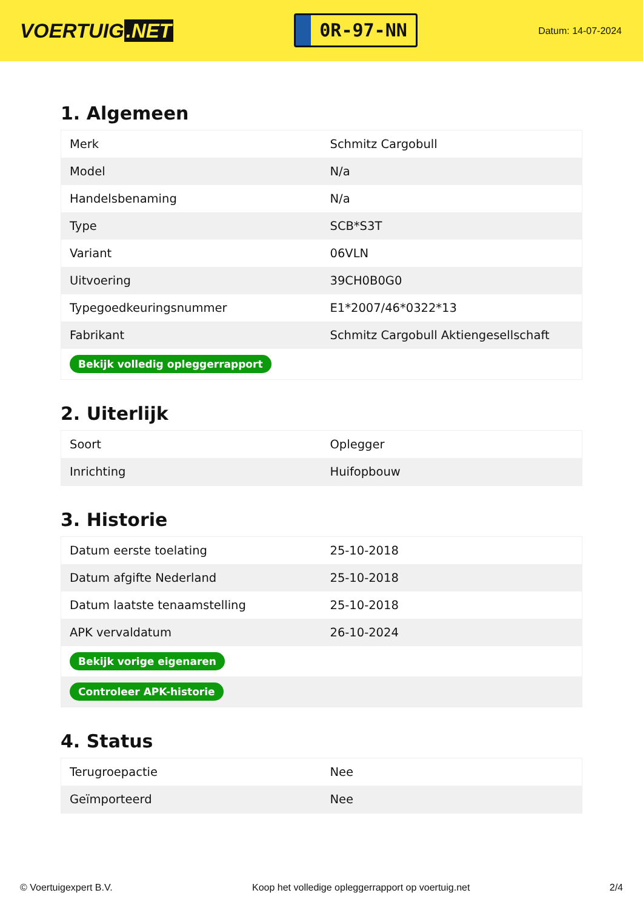VOERTUIG.NET
0R-97-NN
Datum: 14-07-2024
1. Algemeen
| Merk | Schmitz Cargobull |
| Model | N/a |
| Handelsbenaming | N/a |
| Type | SCB*S3T |
| Variant | 06VLN |
| Uitvoering | 39CH0B0G0 |
| Typegoedkeuringsnummer | E1*2007/46*0322*13 |
| Fabrikant | Schmitz Cargobull Aktiengesellschaft |
| Bekijk volledig opleggerrapport | |
2. Uiterlijk
| Soort | Oplegger |
| Inrichting | Huifopbouw |
3. Historie
| Datum eerste toelating | 25-10-2018 |
| Datum afgifte Nederland | 25-10-2018 |
| Datum laatste tenaamstelling | 25-10-2018 |
| APK vervaldatum | 26-10-2024 |
| Bekijk vorige eigenaren | |
| Controleer APK-historie | |
4. Status
| Terugroepactie | Nee |
| Geïmporteerd | Nee |
© Voertuigexpert B.V. Koop het volledige opleggerrapport op voertuig.net 2/4